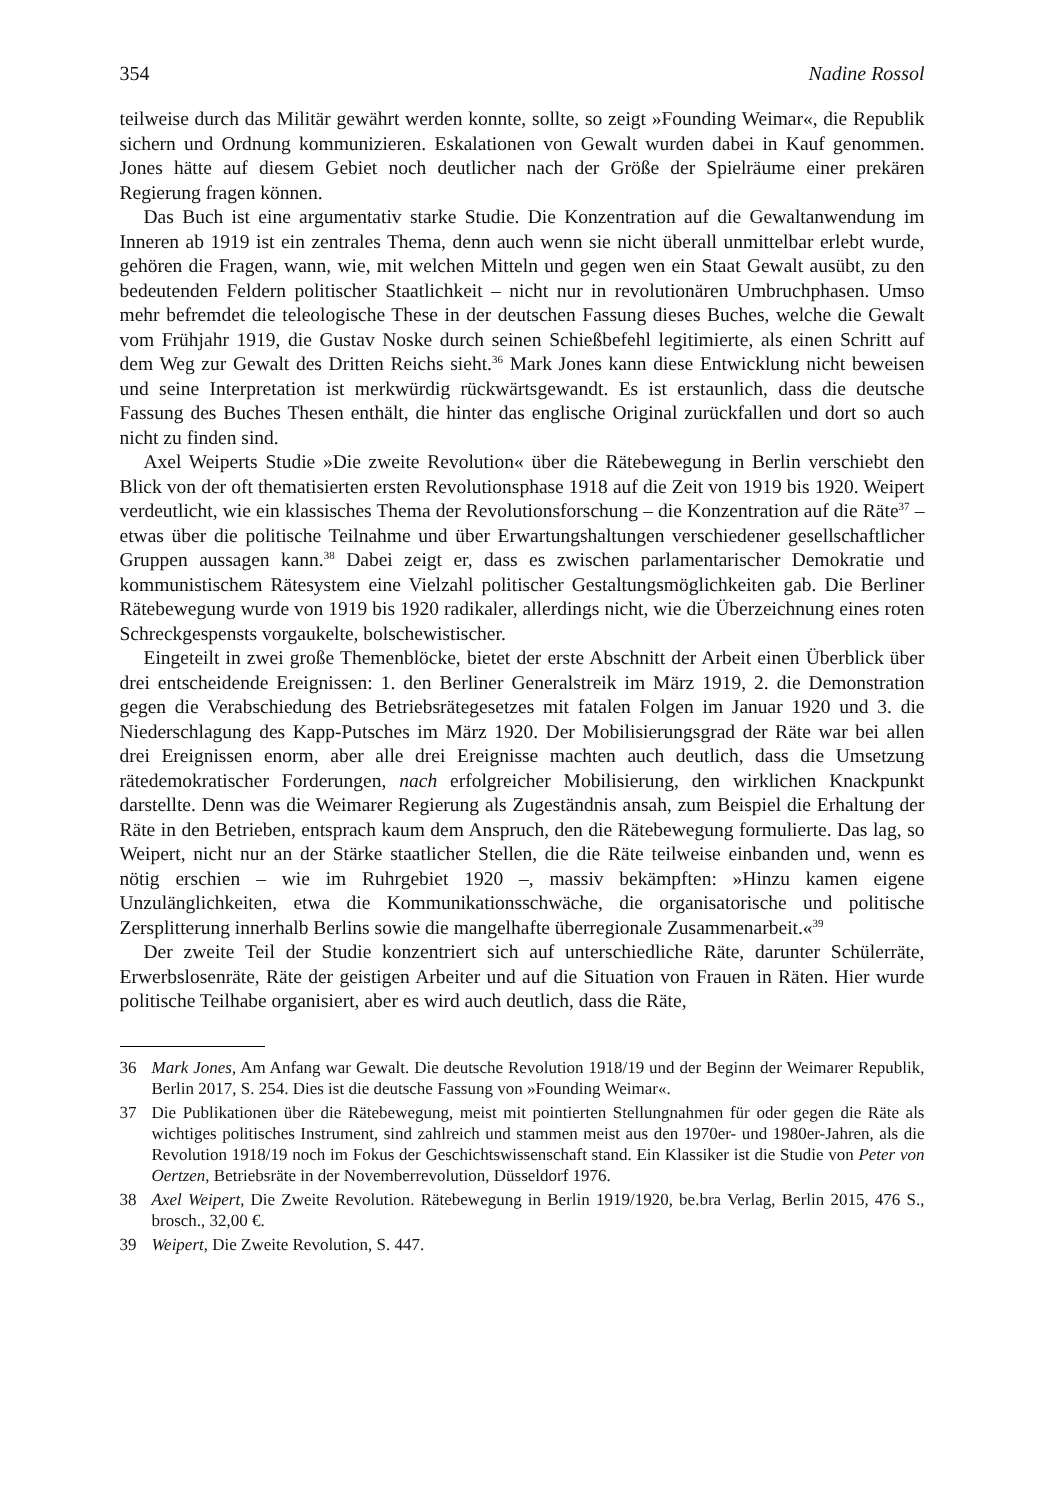354 Nadine Rossol
teilweise durch das Militär gewährt werden konnte, sollte, so zeigt »Founding Weimar«, die Republik sichern und Ordnung kommunizieren. Eskalationen von Gewalt wurden dabei in Kauf genommen. Jones hätte auf diesem Gebiet noch deutlicher nach der Größe der Spielräume einer prekären Regierung fragen können.
Das Buch ist eine argumentativ starke Studie. Die Konzentration auf die Gewaltanwendung im Inneren ab 1919 ist ein zentrales Thema, denn auch wenn sie nicht überall unmittelbar erlebt wurde, gehören die Fragen, wann, wie, mit welchen Mitteln und gegen wen ein Staat Gewalt ausübt, zu den bedeutenden Feldern politischer Staatlichkeit – nicht nur in revolutionären Umbruchphasen. Umso mehr befremdet die teleologische These in der deutschen Fassung dieses Buches, welche die Gewalt vom Frühjahr 1919, die Gustav Noske durch seinen Schießbefehl legitimierte, als einen Schritt auf dem Weg zur Gewalt des Dritten Reichs sieht.<sup>36</sup> Mark Jones kann diese Entwicklung nicht beweisen und seine Interpretation ist merkwürdig rückwärtsgewandt. Es ist erstaunlich, dass die deutsche Fassung des Buches Thesen enthält, die hinter das englische Original zurückfallen und dort so auch nicht zu finden sind.
Axel Weiperts Studie »Die zweite Revolution« über die Rätebewegung in Berlin verschiebt den Blick von der oft thematisierten ersten Revolutionsphase 1918 auf die Zeit von 1919 bis 1920. Weipert verdeutlicht, wie ein klassisches Thema der Revolutionsforschung – die Konzentration auf die Räte<sup>37</sup> – etwas über die politische Teilnahme und über Erwartungshaltungen verschiedener gesellschaftlicher Gruppen aussagen kann.<sup>38</sup> Dabei zeigt er, dass es zwischen parlamentarischer Demokratie und kommunistischem Rätesystem eine Vielzahl politischer Gestaltungsmöglichkeiten gab. Die Berliner Rätebewegung wurde von 1919 bis 1920 radikaler, allerdings nicht, wie die Überzeichnung eines roten Schreckgespensts vorgaukelte, bolschewistischer.
Eingeteilt in zwei große Themenblöcke, bietet der erste Abschnitt der Arbeit einen Überblick über drei entscheidende Ereignissen: 1. den Berliner Generalstreik im März 1919, 2. die Demonstration gegen die Verabschiedung des Betriebsrätegesetzes mit fatalen Folgen im Januar 1920 und 3. die Niederschlagung des Kapp-Putsches im März 1920. Der Mobilisierungsgrad der Räte war bei allen drei Ereignissen enorm, aber alle drei Ereignisse machten auch deutlich, dass die Umsetzung rätedemokratischer Forderungen, nach erfolgreicher Mobilisierung, den wirklichen Knackpunkt darstellte. Denn was die Weimarer Regierung als Zugeständnis ansah, zum Beispiel die Erhaltung der Räte in den Betrieben, entsprach kaum dem Anspruch, den die Rätebewegung formulierte. Das lag, so Weipert, nicht nur an der Stärke staatlicher Stellen, die die Räte teilweise einbanden und, wenn es nötig erschien – wie im Ruhrgebiet 1920 –, massiv bekämpften: »Hinzu kamen eigene Unzulänglichkeiten, etwa die Kommunikationsschwäche, die organisatorische und politische Zersplitterung innerhalb Berlins sowie die mangelhafte überregionale Zusammenarbeit.«<sup>39</sup>
Der zweite Teil der Studie konzentriert sich auf unterschiedliche Räte, darunter Schülerräte, Erwerbslosenräte, Räte der geistigen Arbeiter und auf die Situation von Frauen in Räten. Hier wurde politische Teilhabe organisiert, aber es wird auch deutlich, dass die Räte,
36 Mark Jones, Am Anfang war Gewalt. Die deutsche Revolution 1918/19 und der Beginn der Weimarer Republik, Berlin 2017, S. 254. Dies ist die deutsche Fassung von »Founding Weimar«.
37 Die Publikationen über die Rätebewegung, meist mit pointierten Stellungnahmen für oder gegen die Räte als wichtiges politisches Instrument, sind zahlreich und stammen meist aus den 1970er- und 1980er-Jahren, als die Revolution 1918/19 noch im Fokus der Geschichtswissenschaft stand. Ein Klassiker ist die Studie von Peter von Oertzen, Betriebsräte in der Novemberrevolution, Düsseldorf 1976.
38 Axel Weipert, Die Zweite Revolution. Rätebewegung in Berlin 1919/1920, be.bra Verlag, Berlin 2015, 476 S., brosch., 32,00 €.
39 Weipert, Die Zweite Revolution, S. 447.